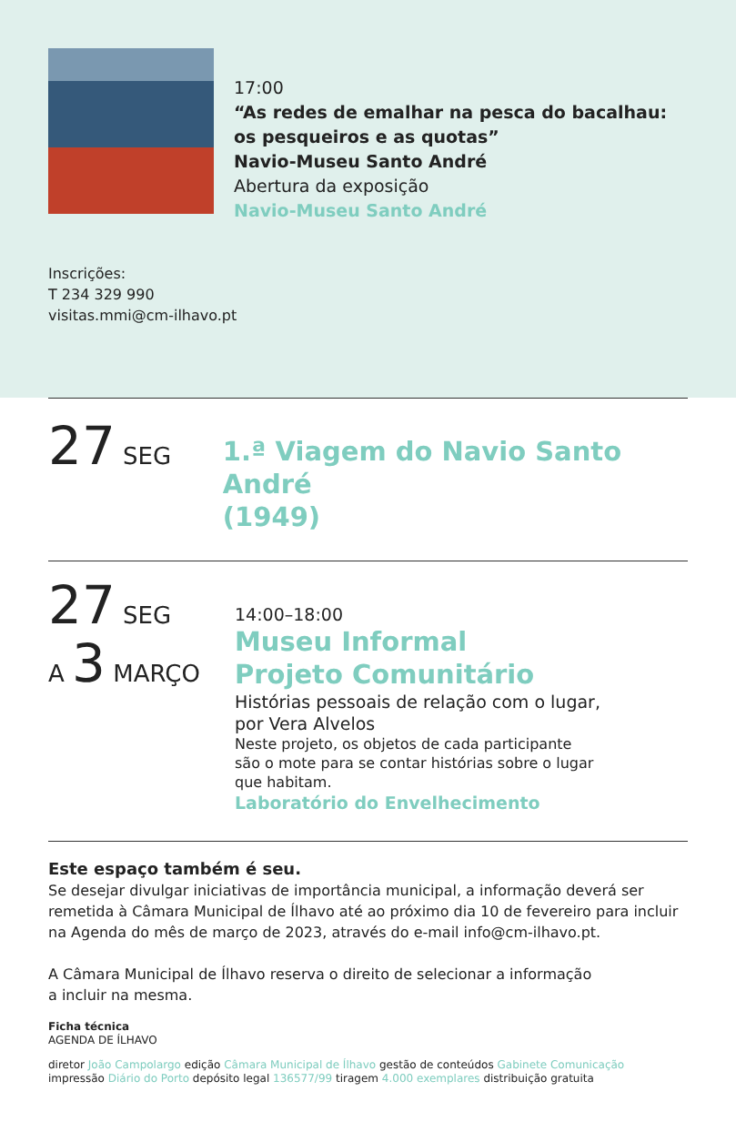17:00
“As redes de emalhar na pesca do bacalhau:
os pesqueiros e as quotas”
Navio-Museu Santo André
Abertura da exposição
Navio-Museu Santo André
Inscrições:
T 234 329 990
visitas.mmi@cm-ilhavo.pt
27 SEG
1.ª Viagem do Navio Santo André
(1949)
27 SEG
A 3 MARÇO
14:00–18:00
Museu Informal
Projeto Comunitário
Histórias pessoais de relação com o lugar,
por Vera Alvelos
Neste projeto, os objetos de cada participante
são o mote para se contar histórias sobre o lugar
que habitam.
Laboratório do Envelhecimento
Este espaço também é seu.
Se desejar divulgar iniciativas de importância municipal, a informação deverá ser remetida à Câmara Municipal de Ílhavo até ao próximo dia 10 de fevereiro para incluir na Agenda do mês de março de 2023, através do e-mail info@cm-ilhavo.pt.
A Câmara Municipal de Ílhavo reserva o direito de selecionar a informação
a incluir na mesma.
Ficha técnica
AGENDA DE ÍLHAVO
diretor João Campolargo edição Câmara Municipal de Ílhavo gestão de conteúdos Gabinete Comunicação
impressão Diário do Porto depósito legal 136577/99 tiragem 4.000 exemplares distribuição gratuita